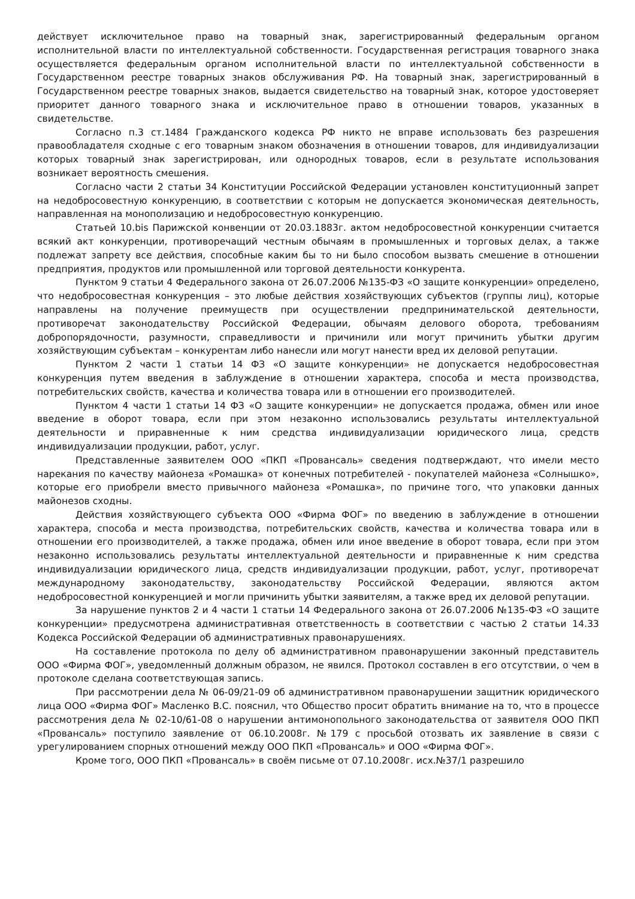действует исключительное право на товарный знак, зарегистрированный федеральным органом исполнительной власти по интеллектуальной собственности. Государственная регистрация товарного знака осуществляется федеральным органом исполнительной власти по интеллектуальной собственности в Государственном реестре товарных знаков обслуживания РФ. На товарный знак, зарегистрированный в Государственном реестре товарных знаков, выдается свидетельство на товарный знак, которое удостоверяет приоритет данного товарного знака и исключительное право в отношении товаров, указанных в свидетельстве.
Согласно п.3 ст.1484 Гражданского кодекса РФ никто не вправе использовать без разрешения правообладателя сходные с его товарным знаком обозначения в отношении товаров, для индивидуализации которых товарный знак зарегистрирован, или однородных товаров, если в результате использования возникает вероятность смешения.
Согласно части 2 статьи 34 Конституции Российской Федерации установлен конституционный запрет на недобросовестную конкуренцию, в соответствии с которым не допускается экономическая деятельность, направленная на монополизацию и недобросовестную конкуренцию.
Статьей 10.bis Парижской конвенции от 20.03.1883г. актом недобросовестной конкуренции считается всякий акт конкуренции, противоречащий честным обычаям в промышленных и торговых делах, а также подлежат запрету все действия, способные каким бы то ни было способом вызвать смешение в отношении предприятия, продуктов или промышленной или торговой деятельности конкурента.
Пунктом 9 статьи 4 Федерального закона от 26.07.2006 №135-ФЗ «О защите конкуренции» определено, что недобросовестная конкуренция – это любые действия хозяйствующих субъектов (группы лиц), которые направлены на получение преимуществ при осуществлении предпринимательской деятельности, противоречат законодательству Российской Федерации, обычаям делового оборота, требованиям добропорядочности, разумности, справедливости и причинили или могут причинить убытки другим хозяйствующим субъектам – конкурентам либо нанесли или могут нанести вред их деловой репутации.
Пунктом 2 части 1 статьи 14 ФЗ «О защите конкуренции» не допускается недобросовестная конкуренция путем введения в заблуждение в отношении характера, способа и места производства, потребительских свойств, качества и количества товара или в отношении его производителей.
Пунктом 4 части 1 статьи 14 ФЗ «О защите конкуренции» не допускается продажа, обмен или иное введение в оборот товара, если при этом незаконно использовались результаты интеллектуальной деятельности и приравненные к ним средства индивидуализации юридического лица, средств индивидуализации продукции, работ, услуг.
Представленные заявителем ООО «ПКП «Провансаль» сведения подтверждают, что имели место нарекания по качеству майонеза «Ромашка» от конечных потребителей - покупателей майонеза «Солнышко», которые его приобрели вместо привычного майонеза «Ромашка», по причине того, что упаковки данных майонезов сходны.
Действия хозяйствующего субъекта ООО «Фирма ФОГ» по введению в заблуждение в отношении характера, способа и места производства, потребительских свойств, качества и количества товара или в отношении его производителей, а также продажа, обмен или иное введение в оборот товара, если при этом незаконно использовались результаты интеллектуальной деятельности и приравненные к ним средства индивидуализации юридического лица, средств индивидуализации продукции, работ, услуг, противоречат международному законодательству, законодательству Российской Федерации, являются актом недобросовестной конкуренцией и могли причинить убытки заявителям, а также вред их деловой репутации.
За нарушение пунктов 2 и 4 части 1 статьи 14 Федерального закона от 26.07.2006 №135-ФЗ «О защите конкуренции» предусмотрена административная ответственность в соответствии с частью 2 статьи 14.33 Кодекса Российской Федерации об административных правонарушениях.
На составление протокола по делу об административном правонарушении законный представитель ООО «Фирма ФОГ», уведомленный должным образом, не явился. Протокол составлен в его отсутствии, о чем в протоколе сделана соответствующая запись.
При рассмотрении дела № 06-09/21-09 об административном правонарушении защитник юридического лица ООО «Фирма ФОГ» Масленко В.С. пояснил, что Общество просит обратить внимание на то, что в процессе рассмотрения дела № 02-10/61-08 о нарушении антимонопольного законодательства от заявителя ООО ПКП «Провансаль» поступило заявление от 06.10.2008г. №179 с просьбой отозвать их заявление в связи с урегулированием спорных отношений между ООО ПКП «Провансаль» и ООО «Фирма ФОГ».
Кроме того, ООО ПКП «Провансаль» в своём письме от 07.10.2008г. исх.№37/1 разрешило